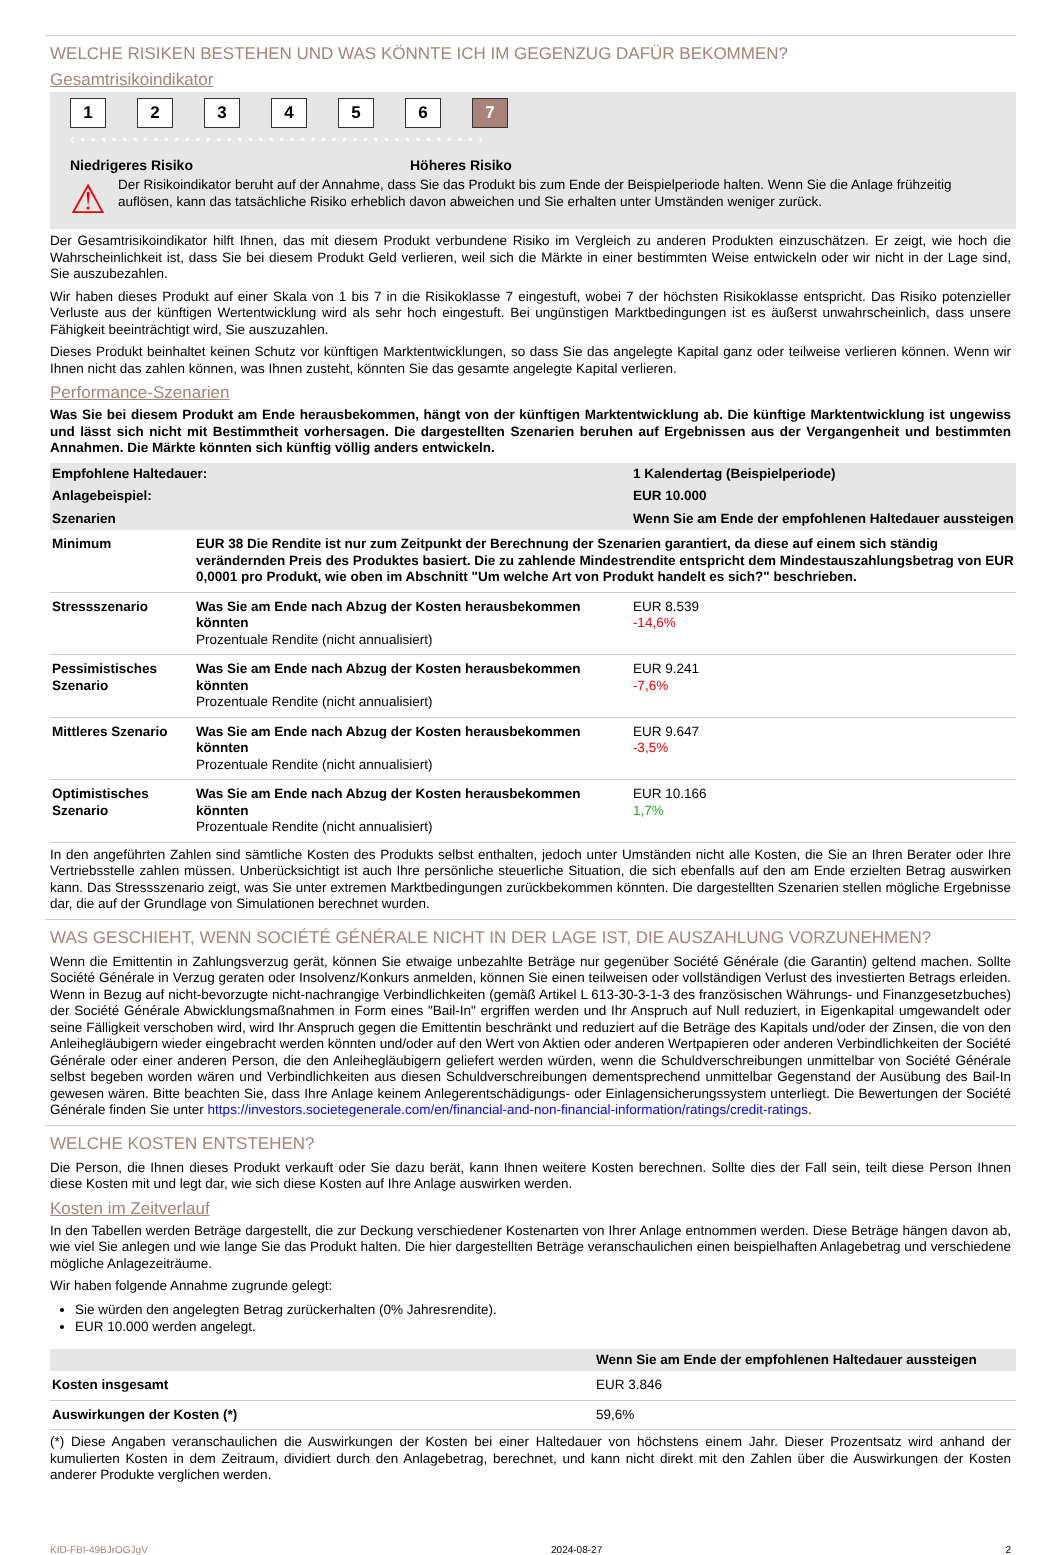WELCHE RISIKEN BESTEHEN UND WAS KÖNNTE ICH IM GEGENZUG DAFÜR BEKOMMEN?
Gesamtrisikoindikator
1 2 3 4 5 6 7
‹ • • • • • • • • • • • • • • • • • • • • • • • • • • • • • • • • • • • • • • ›
Niedrigeres Risiko Höheres Risiko
⚠
Der Risikoindikator beruht auf der Annahme, dass Sie das Produkt bis zum Ende der Beispielperiode halten. Wenn Sie die Anlage frühzeitig auflösen, kann das tatsächliche Risiko erheblich davon abweichen und Sie erhalten unter Umständen weniger zurück.
Der Gesamtrisikoindikator hilft Ihnen, das mit diesem Produkt verbundene Risiko im Vergleich zu anderen Produkten einzuschätzen. Er zeigt, wie hoch die Wahrscheinlichkeit ist, dass Sie bei diesem Produkt Geld verlieren, weil sich die Märkte in einer bestimmten Weise entwickeln oder wir nicht in der Lage sind, Sie auszubezahlen.
Wir haben dieses Produkt auf einer Skala von 1 bis 7 in die Risikoklasse 7 eingestuft, wobei 7 der höchsten Risikoklasse entspricht. Das Risiko potenzieller Verluste aus der künftigen Wertentwicklung wird als sehr hoch eingestuft. Bei ungünstigen Marktbedingungen ist es äußerst unwahrscheinlich, dass unsere Fähigkeit beeinträchtigt wird, Sie auszuzahlen.
Dieses Produkt beinhaltet keinen Schutz vor künftigen Marktentwicklungen, so dass Sie das angelegte Kapital ganz oder teilweise verlieren können. Wenn wir Ihnen nicht das zahlen können, was Ihnen zusteht, könnten Sie das gesamte angelegte Kapital verlieren.
Performance-Szenarien
Was Sie bei diesem Produkt am Ende herausbekommen, hängt von der künftigen Marktentwicklung ab. Die künftige Marktentwicklung ist ungewiss und lässt sich nicht mit Bestimmtheit vorhersagen. Die dargestellten Szenarien beruhen auf Ergebnissen aus der Vergangenheit und bestimmten Annahmen. Die Märkte könnten sich künftig völlig anders entwickeln.
| Empfohlene Haltedauer: | | 1 Kalendertag (Beispielperiode) |
| Anlagebeispiel: | | EUR 10.000 |
| Szenarien | | Wenn Sie am Ende der empfohlenen Haltedauer aussteigen |
| Minimum | EUR 38 Die Rendite ist nur zum Zeitpunkt der Berechnung der Szenarien garantiert, da diese auf einem sich ständig verändernden Preis des Produktes basiert. Die zu zahlende Mindestrendite entspricht dem Mindestauszahlungsbetrag von EUR 0,0001 pro Produkt, wie oben im Abschnitt "Um welche Art von Produkt handelt es sich?" beschrieben. | |
| Stressszenario | Was Sie am Ende nach Abzug der Kosten herausbekommen könnten Prozentuale Rendite (nicht annualisiert) | EUR 8.539 -14,6% |
| Pessimistisches Szenario | Was Sie am Ende nach Abzug der Kosten herausbekommen könnten Prozentuale Rendite (nicht annualisiert) | EUR 9.241 -7,6% |
| Mittleres Szenario | Was Sie am Ende nach Abzug der Kosten herausbekommen könnten Prozentuale Rendite (nicht annualisiert) | EUR 9.647 -3,5% |
| Optimistisches Szenario | Was Sie am Ende nach Abzug der Kosten herausbekommen könnten Prozentuale Rendite (nicht annualisiert) | EUR 10.166 1,7% |
In den angeführten Zahlen sind sämtliche Kosten des Produkts selbst enthalten, jedoch unter Umständen nicht alle Kosten, die Sie an Ihren Berater oder Ihre Vertriebsstelle zahlen müssen. Unberücksichtigt ist auch Ihre persönliche steuerliche Situation, die sich ebenfalls auf den am Ende erzielten Betrag auswirken kann. Das Stressszenario zeigt, was Sie unter extremen Marktbedingungen zurückbekommen könnten. Die dargestellten Szenarien stellen mögliche Ergebnisse dar, die auf der Grundlage von Simulationen berechnet wurden.
WAS GESCHIEHT, WENN SOCIÉTÉ GÉNÉRALE NICHT IN DER LAGE IST, DIE AUSZAHLUNG VORZUNEHMEN?
Wenn die Emittentin in Zahlungsverzug gerät, können Sie etwaige unbezahlte Beträge nur gegenüber Société Générale (die Garantin) geltend machen. Sollte Société Générale in Verzug geraten oder Insolvenz/Konkurs anmelden, können Sie einen teilweisen oder vollständigen Verlust des investierten Betrags erleiden. Wenn in Bezug auf nicht-bevorzugte nicht-nachrangige Verbindlichkeiten (gemäß Artikel L 613-30-3-1-3 des französischen Währungs- und Finanzgesetzbuches) der Société Générale Abwicklungsmaßnahmen in Form eines "Bail-In" ergriffen werden und Ihr Anspruch auf Null reduziert, in Eigenkapital umgewandelt oder seine Fälligkeit verschoben wird, wird Ihr Anspruch gegen die Emittentin beschränkt und reduziert auf die Beträge des Kapitals und/oder der Zinsen, die von den Anleihegläubigern wieder eingebracht werden könnten und/oder auf den Wert von Aktien oder anderen Wertpapieren oder anderen Verbindlichkeiten der Société Générale oder einer anderen Person, die den Anleihegläubigern geliefert werden würden, wenn die Schuldverschreibungen unmittelbar von Société Générale selbst begeben worden wären und Verbindlichkeiten aus diesen Schuldverschreibungen dementsprechend unmittelbar Gegenstand der Ausübung des Bail-In gewesen wären. Bitte beachten Sie, dass Ihre Anlage keinem Anlegerentschädigungs- oder Einlagensicherungssystem unterliegt. Die Bewertungen der Société Générale finden Sie unter https://investors.societegenerale.com/en/financial-and-non-financial-information/ratings/credit-ratings.
WELCHE KOSTEN ENTSTEHEN?
Die Person, die Ihnen dieses Produkt verkauft oder Sie dazu berät, kann Ihnen weitere Kosten berechnen. Sollte dies der Fall sein, teilt diese Person Ihnen diese Kosten mit und legt dar, wie sich diese Kosten auf Ihre Anlage auswirken werden.
Kosten im Zeitverlauf
In den Tabellen werden Beträge dargestellt, die zur Deckung verschiedener Kostenarten von Ihrer Anlage entnommen werden. Diese Beträge hängen davon ab, wie viel Sie anlegen und wie lange Sie das Produkt halten. Die hier dargestellten Beträge veranschaulichen einen beispielhaften Anlagebetrag und verschiedene mögliche Anlagezeiträume.
Wir haben folgende Annahme zugrunde gelegt:
Sie würden den angelegten Betrag zurückerhalten (0% Jahresrendite).
EUR 10.000 werden angelegt.
| | Wenn Sie am Ende der empfohlenen Haltedauer aussteigen |
| --- | --- |
| Kosten insgesamt | EUR 3.846 |
| Auswirkungen der Kosten (*) | 59,6% |
(*) Diese Angaben veranschaulichen die Auswirkungen der Kosten bei einer Haltedauer von höchstens einem Jahr. Dieser Prozentsatz wird anhand der kumulierten Kosten in dem Zeitraum, dividiert durch den Anlagebetrag, berechnet, und kann nicht direkt mit den Zahlen über die Auswirkungen der Kosten anderer Produkte verglichen werden.
KID-FBI-49BJrOGJgV 2024-08-27 2